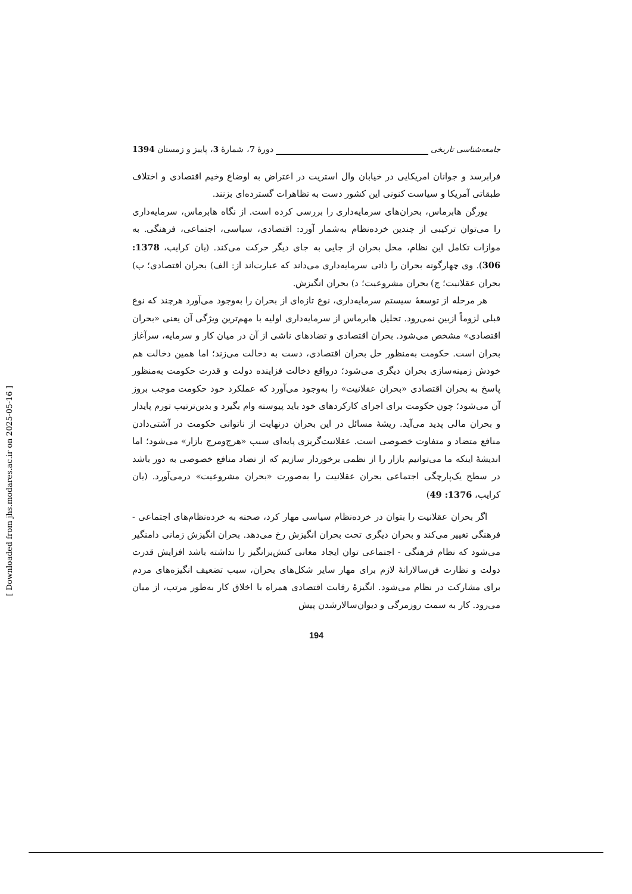جامعه‌شناسی تاریخی دورۀ 7، شمارۀ 3، پاییز و زمستان 1394
فرابرسد و جوانان امریکایی در خیابان وال استریت در اعتراض به اوضاع وخیم اقتصادی و اختلاف طبقاتی آمریکا و سیاست کنونی این کشور دست به تظاهرات گسترده‌ای بزنند.
یورگن هابرماس، بحران‌های سرمایه‌داری را بررسی کرده است. از نگاه هابرماس، سرمایه‌داری را می‌توان ترکیبی از چندین خرده‌نظام به‌شمار آورد: اقتصادی، سیاسی، اجتماعی، فرهنگی. به موازات تکامل این نظام، محل بحران از جایی به جای دیگر حرکت می‌کند. (یان کرایب، 1378: 306). وی چهارگونه بحران را ذاتی سرمایه‌داری می‌داند که عبارت‌اند از: الف) بحران اقتصادی؛ ب) بحران عقلانیت؛ ج) بحران مشروعیت؛ د) بحران انگیزش.
هر مرحله از توسعۀ سیستم سرمایه‌داری، نوع تازه‌ای از بحران را به‌وجود می‌آورد هرچند که نوع قبلی لزوماً ازبین نمی‌رود. تحلیل هابرماس از سرمایه‌داری اولیه با مهم‌ترین ویژگی آن یعنی «بحران اقتصادی» مشخص می‌شود. بحران اقتصادی و تضادهای ناشی از آن در میان کار و سرمایه، سرآغاز بحران است. حکومت به‌منظور حل بحران اقتصادی، دست به دخالت می‌زند؛ اما همین دخالت هم خودش زمینه‌سازی بحران دیگری می‌شود؛ درواقع دخالت فزاینده دولت و قدرت حکومت به‌منظور پاسخ به بحران اقتصادی «بحران عقلانیت» را به‌وجود می‌آورد که عملکرد خود حکومت موجب بروز آن می‌شود؛ چون حکومت برای اجرای کارکردهای خود باید پیوسته وام بگیرد و بدین‌ترتیب تورم پایدار و بحران مالی پدید می‌آید. ریشۀ مسائل در این بحران درنهایت از ناتوانی حکومت در آشتی‌دادن منافع متضاد و متفاوت خصوصی است. عقلانیت‌گریزی پایه‌ای سبب «هرج‌ومرج بازار» می‌شود؛ اما اندیشۀ اینکه ما می‌توانیم بازار را از نظمی برخوردار سازیم که از تضاد منافع خصوصی به دور باشد در سطح یک‌پارچگی اجتماعی بحران عقلانیت را به‌صورت «بحران مشروعیت» درمی‌آورد. (یان کرایب، 1376: 49)
اگر بحران عقلانیت را بتوان در خرده‌نظام سیاسی مهار کرد، صحنه به خرده‌نظام‌های اجتماعی - فرهنگی تغییر می‌کند و بحران دیگری تحت بحران انگیزش رخ می‌دهد. بحران انگیزش زمانی دامنگیر می‌شود که نظام فرهنگی - اجتماعی توان ایجاد معانی کنش‌برانگیز را نداشته باشد افزایش قدرت دولت و نظارت فن‌سالارانۀ لازم برای مهار سایر شکل‌های بحران، سبب تضعیف انگیزه‌های مردم برای مشارکت در نظام می‌شود. انگیزۀ رقابت اقتصادی همراه با اخلاق کار به‌طور مرتب، از میان می‌رود. کار به سمت روزمرگی و دیوان‌سالارشدن پیش
194
[ Downloaded from jhs.modares.ac.ir on 2025-05-16 ]